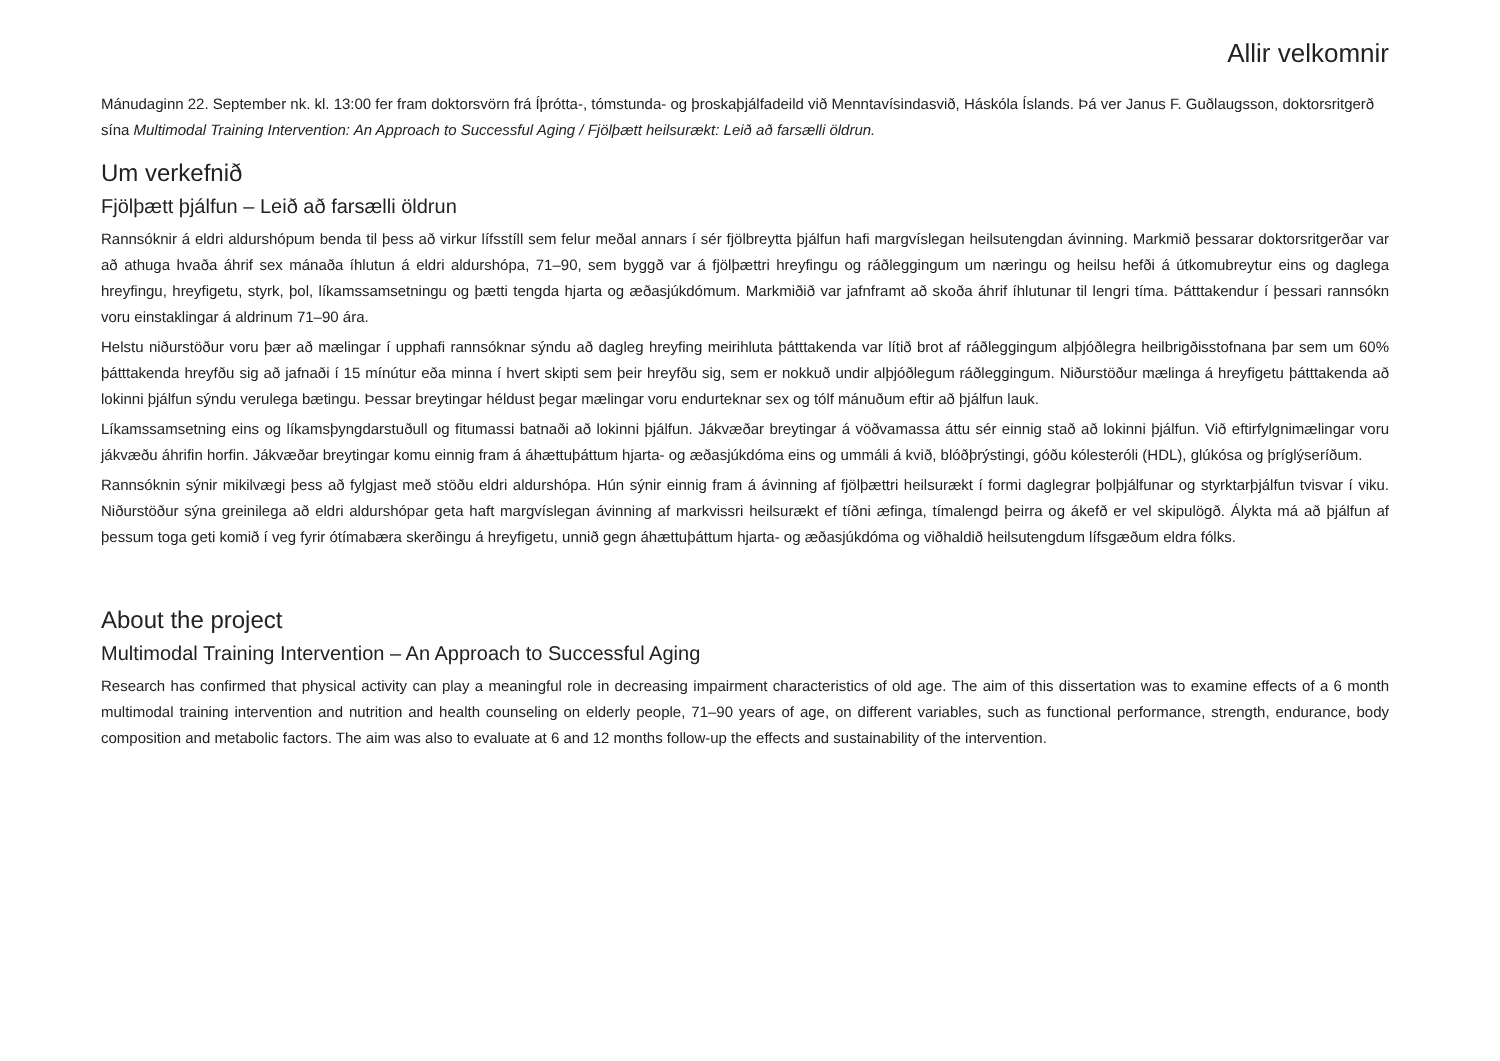Allir velkomnir
Mánudaginn 22. September nk. kl. 13:00 fer fram doktorsvörn frá Íþrótta-, tómstunda- og þroskaþjálfadeild við Menntavísindasvið, Háskóla Íslands. Þá ver Janus F. Guðlaugsson, doktorsritgerð sína Multimodal Training Intervention: An Approach to Successful Aging / Fjölþætt heilsurækt: Leið að farsælli öldrun.
Um verkefnið
Fjölþætt þjálfun – Leið að farsælli öldrun
Rannsóknir á eldri aldurshópum benda til þess að virkur lífsstíll sem felur meðal annars í sér fjölbreytta þjálfun hafi margvíslegan heilsutengdan ávinning. Markmið þessarar doktorsritgerðar var að athuga hvaða áhrif sex mánaða íhlutun á eldri aldurshópa, 71–90, sem byggð var á fjölþættri hreyfingu og ráðleggingum um næringu og heilsu hefði á útkomubreytur eins og daglega hreyfingu, hreyfigetu, styrk, þol, líkamssamsetningu og þætti tengda hjarta og æðasjúkdómum. Markmiðið var jafnframt að skoða áhrif íhlutunar til lengri tíma. Þátttakendur í þessari rannsókn voru einstaklingar á aldrinum 71–90 ára.
Helstu niðurstöður voru þær að mælingar í upphafi rannsóknar sýndu að dagleg hreyfing meirihluta þátttakenda var lítið brot af ráðleggingum alþjóðlegra heilbrigðisstofnana þar sem um 60% þátttakenda hreyfðu sig að jafnaði í 15 mínútur eða minna í hvert skipti sem þeir hreyfðu sig, sem er nokkuð undir alþjóðlegum ráðleggingum. Niðurstöður mælinga á hreyfigetu þátttakenda að lokinni þjálfun sýndu verulega bætingu. Þessar breytingar héldust þegar mælingar voru endurteknar sex og tólf mánuðum eftir að þjálfun lauk.
Líkamssamsetning eins og líkamsþyngdarstuðull og fitumassi batnaði að lokinni þjálfun. Jákvæðar breytingar á vöðvamassa áttu sér einnig stað að lokinni þjálfun. Við eftirfylgnimælingar voru jákvæðu áhrifin horfin. Jákvæðar breytingar komu einnig fram á áhættuþáttum hjarta- og æðasjúkdóma eins og ummáli á kvið, blóðþrýstingi, góðu kólesteróli (HDL), glúkósa og þríglýseríðum.
Rannsóknin sýnir mikilvægi þess að fylgjast með stöðu eldri aldurshópa. Hún sýnir einnig fram á ávinning af fjölþættri heilsurækt í formi daglegrar þolþjálfunar og styrktarþjálfun tvisvar í viku. Niðurstöður sýna greinilega að eldri aldurshópar geta haft margvíslegan ávinning af markvissri heilsurækt ef tíðni æfinga, tímalengd þeirra og ákefð er vel skipulögð. Álykta má að þjálfun af þessum toga geti komið í veg fyrir ótímabæra skerðingu á hreyfigetu, unnið gegn áhættuþáttum hjarta- og æðasjúkdóma og viðhaldið heilsutengdum lífsgæðum eldra fólks.
About the project
Multimodal Training Intervention – An Approach to Successful Aging
Research has confirmed that physical activity can play a meaningful role in decreasing impairment characteristics of old age. The aim of this dissertation was to examine effects of a 6 month multimodal training intervention and nutrition and health counseling on elderly people, 71–90 years of age, on different variables, such as functional performance, strength, endurance, body composition and metabolic factors. The aim was also to evaluate at 6 and 12 months follow-up the effects and sustainability of the intervention.